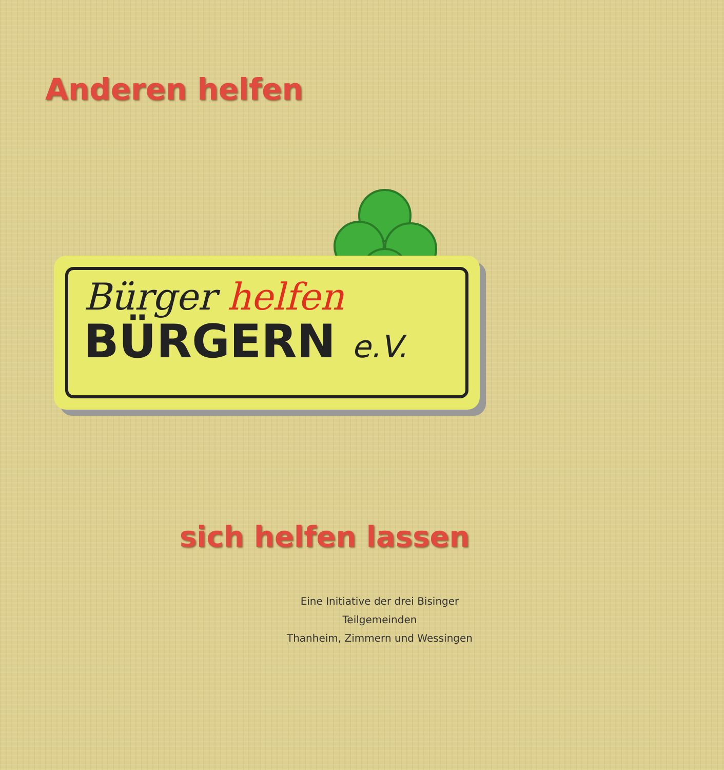Anderen helfen
Bürger helfen
BÜRGERN e.V.
sich helfen lassen
Eine Initiative der drei Bisinger
Teilgemeinden
Thanheim, Zimmern und Wessingen